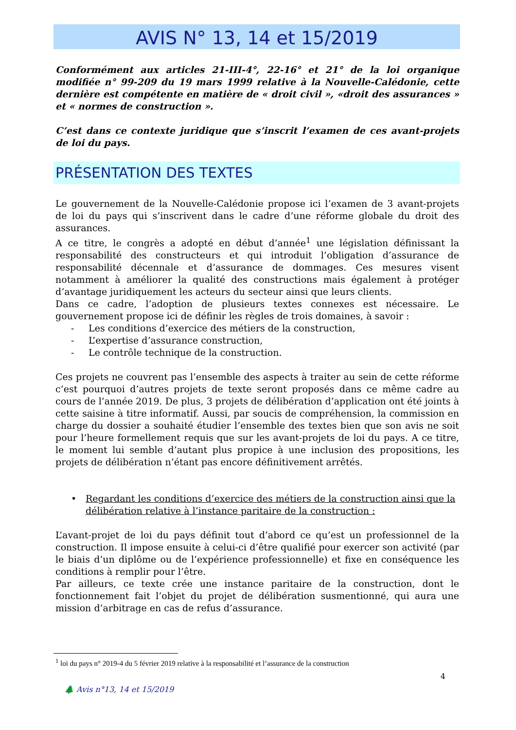AVIS N° 13, 14 et 15/2019
Conformément aux articles 21-III-4°, 22-16° et 21° de la loi organique modifiée n° 99-209 du 19 mars 1999 relative à la Nouvelle-Calédonie, cette dernière est compétente en matière de « droit civil », «droit des assurances » et « normes de construction ».
C’est dans ce contexte juridique que s’inscrit l’examen de ces avant-projets de loi du pays.
PRÉSENTATION DES TEXTES
Le gouvernement de la Nouvelle-Calédonie propose ici l’examen de 3 avant-projets de loi du pays qui s’inscrivent dans le cadre d’une réforme globale du droit des assurances.
A ce titre, le congrès a adopté en début d’année<sup>1</sup> une législation définissant la responsabilité des constructeurs et qui introduit l’obligation d’assurance de responsabilité décennale et d’assurance de dommages. Ces mesures visent notamment à améliorer la qualité des constructions mais également à protéger d’avantage juridiquement les acteurs du secteur ainsi que leurs clients.
Dans ce cadre, l’adoption de plusieurs textes connexes est nécessaire. Le gouvernement propose ici de définir les règles de trois domaines, à savoir :
- Les conditions d’exercice des métiers de la construction,
- L’expertise d’assurance construction,
- Le contrôle technique de la construction.
Ces projets ne couvrent pas l’ensemble des aspects à traiter au sein de cette réforme c’est pourquoi d’autres projets de texte seront proposés dans ce même cadre au cours de l’année 2019. De plus, 3 projets de délibération d’application ont été joints à cette saisine à titre informatif. Aussi, par soucis de compréhension, la commission en charge du dossier a souhaité étudier l’ensemble des textes bien que son avis ne soit pour l’heure formellement requis que sur les avant-projets de loi du pays. A ce titre, le moment lui semble d’autant plus propice à une inclusion des propositions, les projets de délibération n’étant pas encore définitivement arrêtés.
• Regardant les conditions d’exercice des métiers de la construction ainsi que la délibération relative à l’instance paritaire de la construction :
L’avant-projet de loi du pays définit tout d’abord ce qu’est un professionnel de la construction. Il impose ensuite à celui-ci d’être qualifié pour exercer son activité (par le biais d’un diplôme ou de l’expérience professionnelle) et fixe en conséquence les conditions à remplir pour l’être.
Par ailleurs, ce texte crée une instance paritaire de la construction, dont le fonctionnement fait l’objet du projet de délibération susmentionné, qui aura une mission d’arbitrage en cas de refus d’assurance.
<sup>1</sup> loi du pays n° 2019-4 du 5 février 2019 relative à la responsabilité et l’assurance de la construction
4
🌲 Avis n°13, 14 et 15/2019